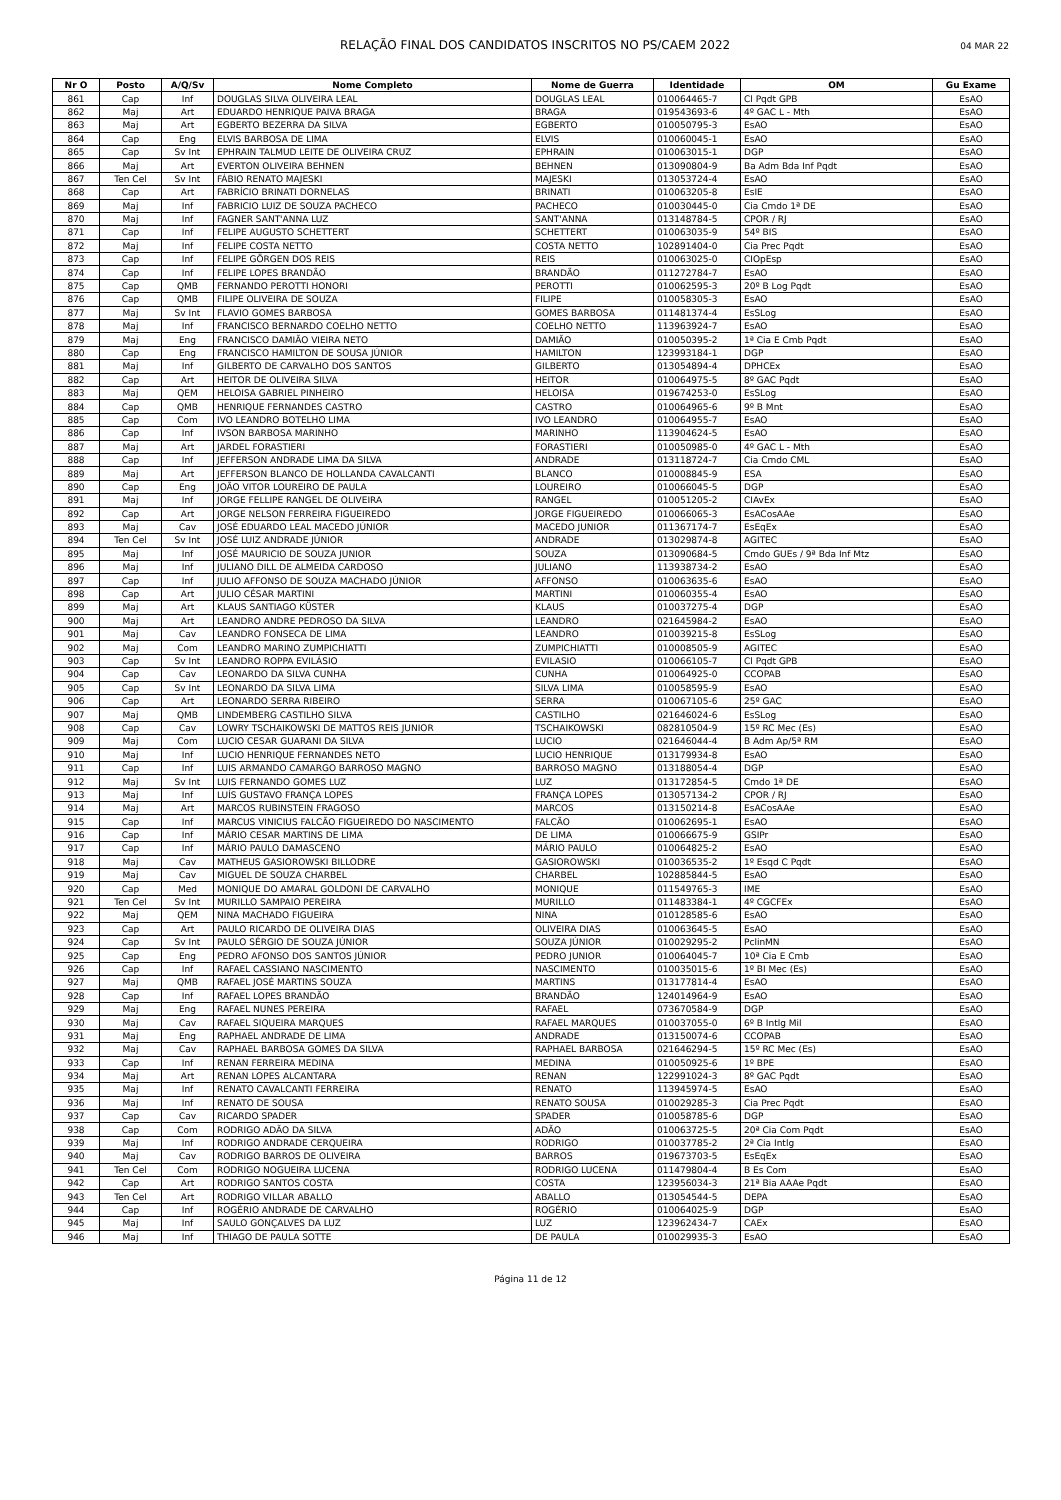RELAÇÃO FINAL DOS CANDIDATOS INSCRITOS NO PS/CAEM 2022 04 MAR 22
| Nr O | Posto | A/Q/Sv | Nome Completo | Nome de Guerra | Identidade | OM | Gu Exame |
| --- | --- | --- | --- | --- | --- | --- | --- |
| 861 | Cap | Inf | DOUGLAS SILVA OLIVEIRA LEAL | DOUGLAS LEAL | 010064465-7 | Cl Pqdt GPB | EsAO |
| 862 | Maj | Art | EDUARDO HENRIQUE PAIVA BRAGA | BRAGA | 019543693-6 | 4º GAC L - Mth | EsAO |
| 863 | Maj | Art | EGBERTO BEZERRA DA SILVA | EGBERTO | 010050795-3 | EsAO | EsAO |
| 864 | Cap | Eng | ELVIS BARBOSA DE LIMA | ELVIS | 010060045-1 | EsAO | EsAO |
| 865 | Cap | Sv Int | EPHRAIN TALMUD LEITE DE OLIVEIRA CRUZ | EPHRAIN | 010063015-1 | DGP | EsAO |
| 866 | Maj | Art | EVERTON OLIVEIRA BEHNEN | BEHNEN | 013090804-9 | Ba Adm Bda Inf Pqdt | EsAO |
| 867 | Ten Cel | Sv Int | FÁBIO RENATO MAJESKI | MAJESKI | 013053724-4 | EsAO | EsAO |
| 868 | Cap | Art | FABRÍCIO BRINATI DORNELAS | BRINATI | 010063205-8 | EsIE | EsAO |
| 869 | Maj | Inf | FABRICIO LUIZ DE SOUZA PACHECO | PACHECO | 010030445-0 | Cia Cmdo 1ª DE | EsAO |
| 870 | Maj | Inf | FAGNER SANT'ANNA LUZ | SANT'ANNA | 013148784-5 | CPOR / RJ | EsAO |
| 871 | Cap | Inf | FELIPE AUGUSTO SCHETTERT | SCHETTERT | 010063035-9 | 54º BIS | EsAO |
| 872 | Maj | Inf | FELIPE COSTA NETTO | COSTA NETTO | 102891404-0 | Cia Prec Pqdt | EsAO |
| 873 | Cap | Inf | FELIPE GÖRGEN DOS REIS | REIS | 010063025-0 | CIOpEsp | EsAO |
| 874 | Cap | Inf | FELIPE LOPES BRANDÃO | BRANDÃO | 011272784-7 | EsAO | EsAO |
| 875 | Cap | QMB | FERNANDO PEROTTI HONORI | PEROTTI | 010062595-3 | 20º B Log Pqdt | EsAO |
| 876 | Cap | QMB | FILIPE OLIVEIRA DE SOUZA | FILIPE | 010058305-3 | EsAO | EsAO |
| 877 | Maj | Sv Int | FLAVIO GOMES BARBOSA | GOMES BARBOSA | 011481374-4 | EsSLog | EsAO |
| 878 | Maj | Inf | FRANCISCO BERNARDO COELHO NETTO | COELHO NETTO | 113963924-7 | EsAO | EsAO |
| 879 | Maj | Eng | FRANCISCO DAMIÃO VIEIRA NETO | DAMIÃO | 010050395-2 | 1ª Cia E Cmb Pqdt | EsAO |
| 880 | Cap | Eng | FRANCISCO HAMILTON DE SOUSA JÚNIOR | HAMILTON | 123993184-1 | DGP | EsAO |
| 881 | Maj | Inf | GILBERTO DE CARVALHO DOS SANTOS | GILBERTO | 013054894-4 | DPHCEx | EsAO |
| 882 | Cap | Art | HEITOR DE OLIVEIRA SILVA | HEITOR | 010064975-5 | 8º GAC Pqdt | EsAO |
| 883 | Maj | QEM | HELOISA GABRIEL PINHEIRO | HELOISA | 019674253-0 | EsSLog | EsAO |
| 884 | Cap | QMB | HENRIQUE FERNANDES CASTRO | CASTRO | 010064965-6 | 9º B Mnt | EsAO |
| 885 | Cap | Com | IVO LEANDRO BOTELHO LIMA | IVO LEANDRO | 010064955-7 | EsAO | EsAO |
| 886 | Cap | Inf | IVSON BARBOSA MARINHO | MARINHO | 113904624-5 | EsAO | EsAO |
| 887 | Maj | Art | JARDEL FORASTIERI | FORASTIERI | 010050985-0 | 4º GAC L - Mth | EsAO |
| 888 | Cap | Inf | JEFFERSON ANDRADE LIMA DA SILVA | ANDRADE | 013118724-7 | Cia Cmdo CML | EsAO |
| 889 | Maj | Art | JEFFERSON BLANCO DE HOLLANDA CAVALCANTI | BLANCO | 010008845-9 | ESA | EsAO |
| 890 | Cap | Eng | JOÃO VITOR LOUREIRO DE PAULA | LOUREIRO | 010066045-5 | DGP | EsAO |
| 891 | Maj | Inf | JORGE FELLIPE RANGEL DE OLIVEIRA | RANGEL | 010051205-2 | CIAvEx | EsAO |
| 892 | Cap | Art | JORGE NELSON FERREIRA FIGUEIREDO | JORGE FIGUEIREDO | 010066065-3 | EsACosAAe | EsAO |
| 893 | Maj | Cav | JOSÉ EDUARDO LEAL MACEDO JÚNIOR | MACEDO JUNIOR | 011367174-7 | EsEqEx | EsAO |
| 894 | Ten Cel | Sv Int | JOSÉ LUIZ ANDRADE JÚNIOR | ANDRADE | 013029874-8 | AGITEC | EsAO |
| 895 | Maj | Inf | JOSÉ MAURICIO DE SOUZA JUNIOR | SOUZA | 013090684-5 | Cmdo GUEs / 9ª Bda Inf Mtz | EsAO |
| 896 | Maj | Inf | JULIANO DILL DE ALMEIDA CARDOSO | JULIANO | 113938734-2 | EsAO | EsAO |
| 897 | Cap | Inf | JULIO AFFONSO DE SOUZA MACHADO JÚNIOR | AFFONSO | 010063635-6 | EsAO | EsAO |
| 898 | Cap | Art | JULIO CÉSAR MARTINI | MARTINI | 010060355-4 | EsAO | EsAO |
| 899 | Maj | Art | KLAUS SANTIAGO KÜSTER | KLAUS | 010037275-4 | DGP | EsAO |
| 900 | Maj | Art | LEANDRO ANDRE PEDROSO DA SILVA | LEANDRO | 021645984-2 | EsAO | EsAO |
| 901 | Maj | Cav | LEANDRO FONSECA DE LIMA | LEANDRO | 010039215-8 | EsSLog | EsAO |
| 902 | Maj | Com | LEANDRO MARINO ZUMPICHIATTI | ZUMPICHIATTI | 010008505-9 | AGITEC | EsAO |
| 903 | Cap | Sv Int | LEANDRO ROPPA EVILÁSIO | EVILASIO | 010066105-7 | Cl Pqdt GPB | EsAO |
| 904 | Cap | Cav | LEONARDO DA SILVA CUNHA | CUNHA | 010064925-0 | CCOPAB | EsAO |
| 905 | Cap | Sv Int | LEONARDO DA SILVA LIMA | SILVA LIMA | 010058595-9 | EsAO | EsAO |
| 906 | Cap | Art | LEONARDO SERRA RIBEIRO | SERRA | 010067105-6 | 25º GAC | EsAO |
| 907 | Maj | QMB | LINDEMBERG CASTILHO SILVA | CASTILHO | 021646024-6 | EsSLog | EsAO |
| 908 | Cap | Cav | LOWRY TSCHAIKOWSKI DE MATTOS REIS JUNIOR | TSCHAIKOWSKI | 082810504-9 | 15º RC Mec (Es) | EsAO |
| 909 | Maj | Com | LUCIO CESAR GUARANI DA SILVA | LUCIO | 021646044-4 | B Adm Ap/5ª RM | EsAO |
| 910 | Maj | Inf | LUCIO HENRIQUE FERNANDES NETO | LUCIO HENRIQUE | 013179934-8 | EsAO | EsAO |
| 911 | Cap | Inf | LUIS ARMANDO CAMARGO BARROSO MAGNO | BARROSO MAGNO | 013188054-4 | DGP | EsAO |
| 912 | Maj | Sv Int | LUIS FERNANDO GOMES LUZ | LUZ | 013172854-5 | Cmdo 1ª DE | EsAO |
| 913 | Maj | Inf | LUÍS GUSTAVO FRANÇA LOPES | FRANÇA LOPES | 013057134-2 | CPOR / RJ | EsAO |
| 914 | Maj | Art | MARCOS RUBINSTEIN FRAGOSO | MARCOS | 013150214-8 | EsACosAAe | EsAO |
| 915 | Cap | Inf | MARCUS VINICIUS FALCÃO FIGUEIREDO DO NASCIMENTO | FALCÃO | 010062695-1 | EsAO | EsAO |
| 916 | Cap | Inf | MÁRIO CESAR MARTINS DE LIMA | DE LIMA | 010066675-9 | GSIPr | EsAO |
| 917 | Cap | Inf | MÁRIO PAULO DAMASCENO | MÁRIO PAULO | 010064825-2 | EsAO | EsAO |
| 918 | Maj | Cav | MATHEUS GASIOROWSKI BILLODRE | GASIOROWSKI | 010036535-2 | 1º Esqd C Pqdt | EsAO |
| 919 | Maj | Cav | MIGUEL DE SOUZA CHARBEL | CHARBEL | 102885844-5 | EsAO | EsAO |
| 920 | Cap | Med | MONIQUE DO AMARAL GOLDONI DE CARVALHO | MONIQUE | 011549765-3 | IME | EsAO |
| 921 | Ten Cel | Sv Int | MURILLO SAMPAIO PEREIRA | MURILLO | 011483384-1 | 4º CGCFEx | EsAO |
| 922 | Maj | QEM | NINA MACHADO FIGUEIRA | NINA | 010128585-6 | EsAO | EsAO |
| 923 | Cap | Art | PAULO RICARDO DE OLIVEIRA DIAS | OLIVEIRA DIAS | 010063645-5 | EsAO | EsAO |
| 924 | Cap | Sv Int | PAULO SÉRGIO DE SOUZA JÚNIOR | SOUZA JÚNIOR | 010029295-2 | PclinMN | EsAO |
| 925 | Cap | Eng | PEDRO AFONSO DOS SANTOS JÚNIOR | PEDRO JUNIOR | 010064045-7 | 10ª Cia E Cmb | EsAO |
| 926 | Cap | Inf | RAFAEL CASSIANO NASCIMENTO | NASCIMENTO | 010035015-6 | 1º BI Mec (Es) | EsAO |
| 927 | Maj | QMB | RAFAEL JOSÉ MARTINS SOUZA | MARTINS | 013177814-4 | EsAO | EsAO |
| 928 | Cap | Inf | RAFAEL LOPES BRANDÃO | BRANDÃO | 124014964-9 | EsAO | EsAO |
| 929 | Maj | Eng | RAFAEL NUNES PEREIRA | RAFAEL | 073670584-9 | DGP | EsAO |
| 930 | Maj | Cav | RAFAEL SIQUEIRA MARQUES | RAFAEL MARQUES | 010037055-0 | 6º B Intlg Mil | EsAO |
| 931 | Maj | Eng | RAPHAEL ANDRADE DE LIMA | ANDRADE | 013150074-6 | CCOPAB | EsAO |
| 932 | Maj | Cav | RAPHAEL BARBOSA GOMES DA SILVA | RAPHAEL BARBOSA | 021646294-5 | 15º RC Mec (Es) | EsAO |
| 933 | Cap | Inf | RENAN FERREIRA MEDINA | MEDINA | 010050925-6 | 1º BPE | EsAO |
| 934 | Maj | Art | RENAN LOPES ALCANTARA | RENAN | 122991024-3 | 8º GAC Pqdt | EsAO |
| 935 | Maj | Inf | RENATO CAVALCANTI FERREIRA | RENATO | 113945974-5 | EsAO | EsAO |
| 936 | Maj | Inf | RENATO DE SOUSA | RENATO SOUSA | 010029285-3 | Cia Prec Pqdt | EsAO |
| 937 | Cap | Cav | RICARDO SPADER | SPADER | 010058785-6 | DGP | EsAO |
| 938 | Cap | Com | RODRIGO ADÃO DA SILVA | ADÃO | 010063725-5 | 20ª Cia Com Pqdt | EsAO |
| 939 | Maj | Inf | RODRIGO ANDRADE CERQUEIRA | RODRIGO | 010037785-2 | 2ª Cia Intlg | EsAO |
| 940 | Maj | Cav | RODRIGO BARROS DE OLIVEIRA | BARROS | 019673703-5 | EsEqEx | EsAO |
| 941 | Ten Cel | Com | RODRIGO NOGUEIRA LUCENA | RODRIGO LUCENA | 011479804-4 | B Es Com | EsAO |
| 942 | Cap | Art | RODRIGO SANTOS COSTA | COSTA | 123956034-3 | 21ª Bia AAAe Pqdt | EsAO |
| 943 | Ten Cel | Art | RODRIGO VILLAR ABALLO | ABALLO | 013054544-5 | DEPA | EsAO |
| 944 | Cap | Inf | ROGÉRIO ANDRADE DE CARVALHO | ROGÉRIO | 010064025-9 | DGP | EsAO |
| 945 | Maj | Inf | SAULO GONÇALVES DA LUZ | LUZ | 123962434-7 | CAEx | EsAO |
| 946 | Maj | Inf | THIAGO DE PAULA SOTTE | DE PAULA | 010029935-3 | EsAO | EsAO |
Página 11 de 12